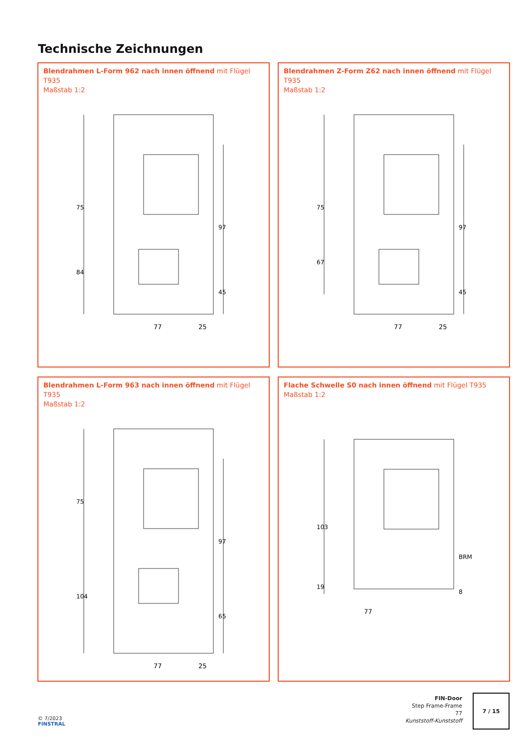Technische Zeichnungen
Blendrahmen L-Form 962 nach innen öffnend mit Flügel T935
Maßstab 1:2
77
25
75
84
97
45
Blendrahmen Z-Form Z62 nach innen öffnend mit Flügel T935
Maßstab 1:2
77
25
75
67
97
45
Blendrahmen L-Form 963 nach innen öffnend mit Flügel T935
Maßstab 1:2
77
25
75
104
97
65
Flache Schwelle S0 nach innen öffnend mit Flügel T935
Maßstab 1:2
77
103
19
8
BRM
© 7/2023
FINSTRAL
FIN-Door
Step Frame-Frame
77
Kunststoff-Kunststoff
7 / 15